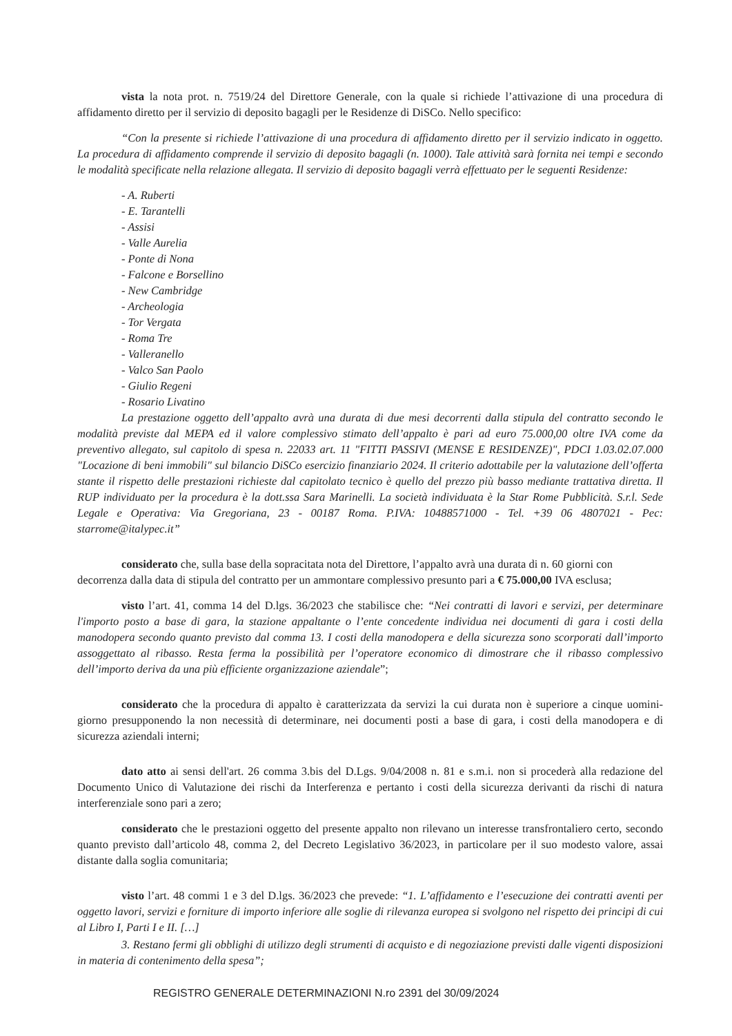vista la nota prot. n. 7519/24 del Direttore Generale, con la quale si richiede l’attivazione di una procedura di affidamento diretto per il servizio di deposito bagagli per le Residenze di DiSCo. Nello specifico:
“Con la presente si richiede l’attivazione di una procedura di affidamento diretto per il servizio indicato in oggetto. La procedura di affidamento comprende il servizio di deposito bagagli (n. 1000). Tale attività sarà fornita nei tempi e secondo le modalità specificate nella relazione allegata. Il servizio di deposito bagagli verrà effettuato per le seguenti Residenze:
- A. Ruberti
- E. Tarantelli
- Assisi
- Valle Aurelia
- Ponte di Nona
- Falcone e Borsellino
- New Cambridge
- Archeologia
- Tor Vergata
- Roma Tre
- Valleranello
- Valco San Paolo
- Giulio Regeni
- Rosario Livatino
La prestazione oggetto dell’appalto avrà una durata di due mesi decorrenti dalla stipula del contratto secondo le modalità previste dal MEPA ed il valore complessivo stimato dell’appalto è pari ad euro 75.000,00 oltre IVA come da preventivo allegato, sul capitolo di spesa n. 22033 art. 11 "FITTI PASSIVI (MENSE E RESIDENZE)", PDCI 1.03.02.07.000 "Locazione di beni immobili" sul bilancio DiSCo esercizio finanziario 2024. Il criterio adottabile per la valutazione dell’offerta stante il rispetto delle prestazioni richieste dal capitolato tecnico è quello del prezzo più basso mediante trattativa diretta. Il RUP individuato per la procedura è la dott.ssa Sara Marinelli. La società individuata è la Star Rome Pubblicità. S.r.l. Sede Legale e Operativa: Via Gregoriana, 23 - 00187 Roma. P.IVA: 10488571000 - Tel. +39 06 4807021 - Pec: starrome@italypec.it”
considerato che, sulla base della sopracitata nota del Direttore, l’appalto avrà una durata di n. 60 giorni con decorrenza dalla data di stipula del contratto per un ammontare complessivo presunto pari a € 75.000,00 IVA esclusa;
visto l’art. 41, comma 14 del D.lgs. 36/2023 che stabilisce che: “Nei contratti di lavori e servizi, per determinare l'importo posto a base di gara, la stazione appaltante o l’ente concedente individua nei documenti di gara i costi della manodopera secondo quanto previsto dal comma 13. I costi della manodopera e della sicurezza sono scorporati dall’importo assoggettato al ribasso. Resta ferma la possibilità per l’operatore economico di dimostrare che il ribasso complessivo dell’importo deriva da una più efficiente organizzazione aziendale”;
considerato che la procedura di appalto è caratterizzata da servizi la cui durata non è superiore a cinque uomini-giorno presupponendo la non necessità di determinare, nei documenti posti a base di gara, i costi della manodopera e di sicurezza aziendali interni;
dato atto ai sensi dell'art. 26 comma 3.bis del D.Lgs. 9/04/2008 n. 81 e s.m.i. non si procederà alla redazione del Documento Unico di Valutazione dei rischi da Interferenza e pertanto i costi della sicurezza derivanti da rischi di natura interferenziale sono pari a zero;
considerato che le prestazioni oggetto del presente appalto non rilevano un interesse transfrontaliero certo, secondo quanto previsto dall’articolo 48, comma 2, del Decreto Legislativo 36/2023, in particolare per il suo modesto valore, assai distante dalla soglia comunitaria;
visto l’art. 48 commi 1 e 3 del D.lgs. 36/2023 che prevede: “1. L’affidamento e l’esecuzione dei contratti aventi per oggetto lavori, servizi e forniture di importo inferiore alle soglie di rilevanza europea si svolgono nel rispetto dei principi di cui al Libro I, Parti I e II. […]
3. Restano fermi gli obblighi di utilizzo degli strumenti di acquisto e di negoziazione previsti dalle vigenti disposizioni in materia di contenimento della spesa”;
REGISTRO GENERALE DETERMINAZIONI N.ro 2391 del 30/09/2024